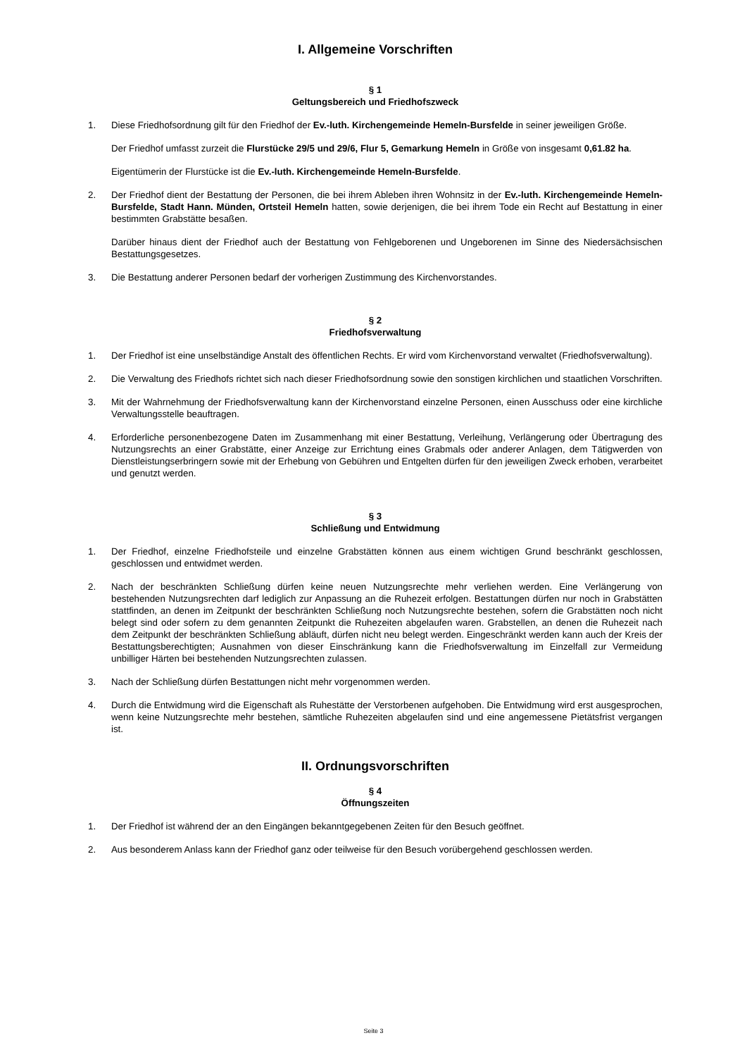I. Allgemeine Vorschriften
§ 1
Geltungsbereich und Friedhofszweck
1. Diese Friedhofsordnung gilt für den Friedhof der Ev.-luth. Kirchengemeinde Hemeln-Bursfelde in seiner jeweiligen Größe.
Der Friedhof umfasst zurzeit die Flurstücke 29/5 und 29/6, Flur 5, Gemarkung Hemeln in Größe von insgesamt 0,61.82 ha.
Eigentümerin der Flurstücke ist die Ev.-luth. Kirchengemeinde Hemeln-Bursfelde.
2. Der Friedhof dient der Bestattung der Personen, die bei ihrem Ableben ihren Wohnsitz in der Ev.-luth. Kirchengemeinde Hemeln-Bursfelde, Stadt Hann. Münden, Ortsteil Hemeln hatten, sowie derjenigen, die bei ihrem Tode ein Recht auf Bestattung in einer bestimmten Grabstätte besaßen.
Darüber hinaus dient der Friedhof auch der Bestattung von Fehlgeborenen und Ungeborenen im Sinne des Niedersächsischen Bestattungsgesetzes.
3. Die Bestattung anderer Personen bedarf der vorherigen Zustimmung des Kirchenvorstandes.
§ 2
Friedhofsverwaltung
1. Der Friedhof ist eine unselbständige Anstalt des öffentlichen Rechts. Er wird vom Kirchenvorstand verwaltet (Friedhofsverwaltung).
2. Die Verwaltung des Friedhofs richtet sich nach dieser Friedhofsordnung sowie den sonstigen kirchlichen und staatlichen Vorschriften.
3. Mit der Wahrnehmung der Friedhofsverwaltung kann der Kirchenvorstand einzelne Personen, einen Ausschuss oder eine kirchliche Verwaltungsstelle beauftragen.
4. Erforderliche personenbezogene Daten im Zusammenhang mit einer Bestattung, Verleihung, Verlängerung oder Übertragung des Nutzungsrechts an einer Grabstätte, einer Anzeige zur Errichtung eines Grabmals oder anderer Anlagen, dem Tätigwerden von Dienstleistungserbringern sowie mit der Erhebung von Gebühren und Entgelten dürfen für den jeweiligen Zweck erhoben, verarbeitet und genutzt werden.
§ 3
Schließung und Entwidmung
1. Der Friedhof, einzelne Friedhofsteile und einzelne Grabstätten können aus einem wichtigen Grund beschränkt geschlossen, geschlossen und entwidmet werden.
2. Nach der beschränkten Schließung dürfen keine neuen Nutzungsrechte mehr verliehen werden. Eine Verlängerung von bestehenden Nutzungsrechten darf lediglich zur Anpassung an die Ruhezeit erfolgen. Bestattungen dürfen nur noch in Grabstätten stattfinden, an denen im Zeitpunkt der beschränkten Schließung noch Nutzungsrechte bestehen, sofern die Grabstätten noch nicht belegt sind oder sofern zu dem genannten Zeitpunkt die Ruhezeiten abgelaufen waren. Grabstellen, an denen die Ruhezeit nach dem Zeitpunkt der beschränkten Schließung abläuft, dürfen nicht neu belegt werden. Eingeschränkt werden kann auch der Kreis der Bestattungsberechtigten; Ausnahmen von dieser Einschränkung kann die Friedhofsverwaltung im Einzelfall zur Vermeidung unbilliger Härten bei bestehenden Nutzungsrechten zulassen.
3. Nach der Schließung dürfen Bestattungen nicht mehr vorgenommen werden.
4. Durch die Entwidmung wird die Eigenschaft als Ruhestätte der Verstorbenen aufgehoben. Die Entwidmung wird erst ausgesprochen, wenn keine Nutzungsrechte mehr bestehen, sämtliche Ruhezeiten abgelaufen sind und eine angemessene Pietätsfrist vergangen ist.
II. Ordnungsvorschriften
§ 4
Öffnungszeiten
1. Der Friedhof ist während der an den Eingängen bekanntgegebenen Zeiten für den Besuch geöffnet.
2. Aus besonderem Anlass kann der Friedhof ganz oder teilweise für den Besuch vorübergehend geschlossen werden.
Seite 3